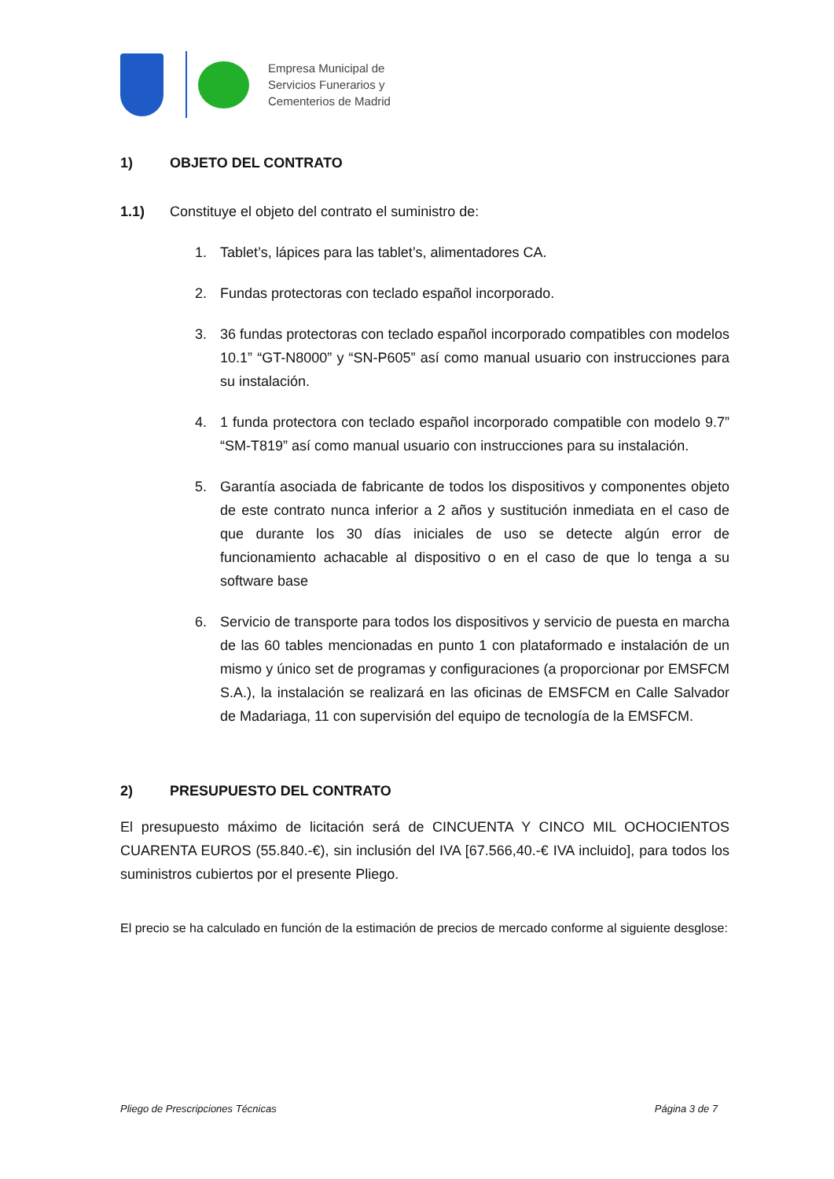Empresa Municipal de
Servicios Funerarios y
Cementerios de Madrid
1) OBJETO DEL CONTRATO
1.1) Constituye el objeto del contrato el suministro de:
1. Tablet’s, lápices para las tablet’s, alimentadores CA.
2. Fundas protectoras con teclado español incorporado.
3. 36 fundas protectoras con teclado español incorporado compatibles con modelos 10.1” “GT-N8000” y “SN-P605” así como manual usuario con instrucciones para su instalación.
4. 1 funda protectora con teclado español incorporado compatible con modelo 9.7” “SM-T819” así como manual usuario con instrucciones para su instalación.
5. Garantía asociada de fabricante de todos los dispositivos y componentes objeto de este contrato nunca inferior a 2 años y sustitución inmediata en el caso de que durante los 30 días iniciales de uso se detecte algún error de funcionamiento achacable al dispositivo o en el caso de que lo tenga a su software base
6. Servicio de transporte para todos los dispositivos y servicio de puesta en marcha de las 60 tables mencionadas en punto 1 con plataformado e instalación de un mismo y único set de programas y configuraciones (a proporcionar por EMSFCM S.A.), la instalación se realizará en las oficinas de EMSFCM en Calle Salvador de Madariaga, 11 con supervisión del equipo de tecnología de la EMSFCM.
2) PRESUPUESTO DEL CONTRATO
El presupuesto máximo de licitación será de CINCUENTA Y CINCO MIL OCHOCIENTOS CUARENTA EUROS (55.840.-€), sin inclusión del IVA [67.566,40.-€ IVA incluido], para todos los suministros cubiertos por el presente Pliego.
El precio se ha calculado en función de la estimación de precios de mercado conforme al siguiente desglose:
Pliego de Prescripciones Técnicas Página 3 de 7